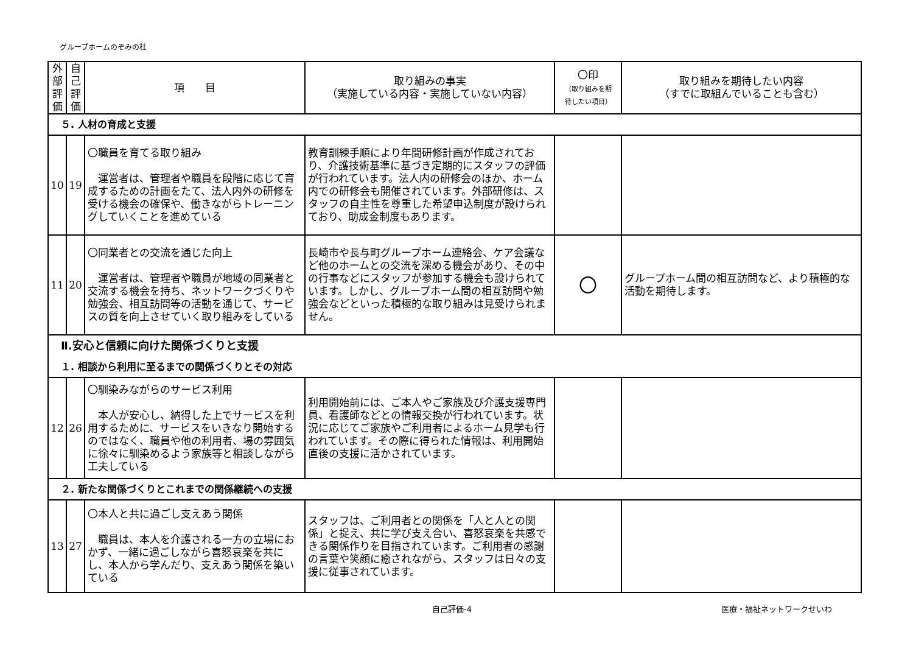グループホームのぞみの杜
| 外 部 評 価 | 自 己 評 価 | 項 目 | 取り組みの事実 （実施している内容・実施していない内容） | 〇印 （取り組みを期 待したい項目） | 取り組みを期待したい内容 （すでに取組んでいることも含む） |
| --- | --- | --- | --- | --- | --- |
| ５. 人材の育成と支援 | | | | | |
| 10 | 19 | 〇職員を育てる取り組み 運営者は、管理者や職員を段階に応じて育成するための計画をたて、法人内外の研修を受ける機会の確保や、働きながらトレーニングしていくことを進めている | 教育訓練手順により年間研修計画が作成されており、介護技術基準に基づき定期的にスタッフの評価が行われています。法人内の研修会のほか、ホーム内での研修会も開催されています。外部研修は、スタッフの自主性を尊重した希望申込制度が設けられており、助成金制度もあります。 | | |
| 11 | 20 | 〇同業者との交流を通じた向上 運営者は、管理者や職員が地域の同業者と交流する機会を持ち、ネットワークづくりや勉強会、相互訪問等の活動を通じて、サービスの質を向上させていく取り組みをしている | 長崎市や長与町グループホーム連絡会、ケア会議など他のホームとの交流を深める機会があり、その中の行事などにスタッフが参加する機会も設けられています。しかし、グループホーム間の相互訪問や勉強会などといった積極的な取り組みは見受けられません。 | 〇 | グループホーム間の相互訪問など、より積極的な活動を期待します。 |
| Ⅱ.安心と信頼に向けた関係づくりと支援 １. 相談から利用に至るまでの関係づくりとその対応 | | | | | |
| 12 | 26 | 〇馴染みながらのサービス利用 本人が安心し、納得した上でサービスを利用するために、サービスをいきなり開始するのではなく、職員や他の利用者、場の雰囲気に徐々に馴染めるよう家族等と相談しながら工夫している | 利用開始前には、ご本人やご家族及び介護支援専門員、看護師などとの情報交換が行われています。状況に応じてご家族やご利用者によるホーム見学も行われています。その際に得られた情報は、利用開始直後の支援に活かされています。 | | |
| ２. 新たな関係づくりとこれまでの関係継続への支援 | | | | | |
| 13 | 27 | 〇本人と共に過ごし支えあう関係 職員は、本人を介護される一方の立場におかず、一緒に過ごしながら喜怒哀楽を共にし、本人から学んだり、支えあう関係を築いている | スタッフは、ご利用者との関係を「人と人との関係」と捉え、共に学び支え合い、喜怒哀楽を共感できる関係作りを目指されています。ご利用者の感謝の言葉や笑顔に癒されながら、スタッフは日々の支援に従事されています。 | | |
自己評価-4 医療・福祉ネットワークせいわ